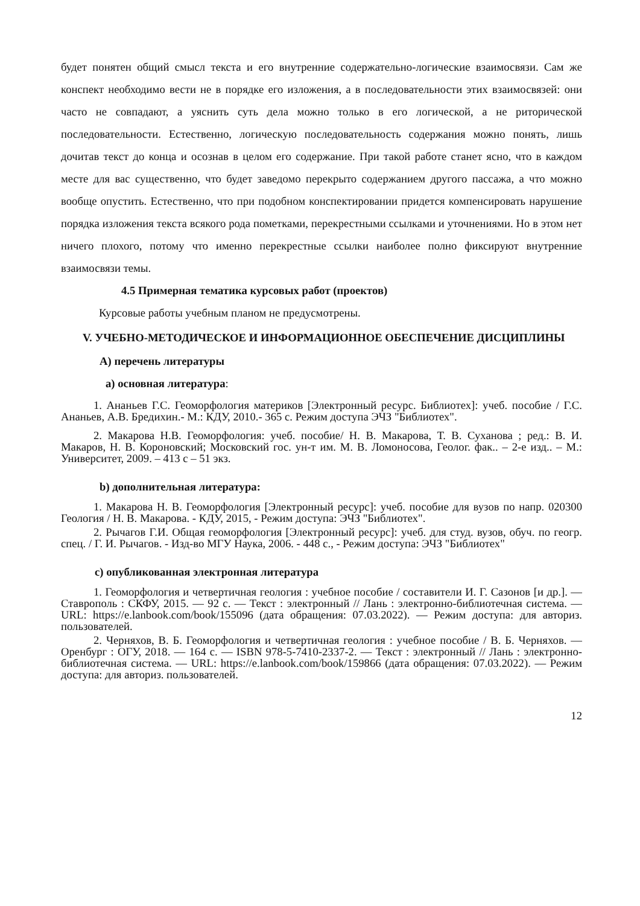будет понятен общий смысл текста и его внутренние содержательно-логические взаимосвязи. Сам же конспект необходимо вести не в порядке его изложения, а в последовательности этих взаимосвязей: они часто не совпадают, а уяснить суть дела можно только в его логической, а не риторической последовательности. Естественно, логическую последовательность содержания можно понять, лишь дочитав текст до конца и осознав в целом его содержание. При такой работе станет ясно, что в каждом месте для вас существенно, что будет заведомо перекрыто содержанием другого пассажа, а что можно вообще опустить. Естественно, что при подобном конспектировании придется компенсировать нарушение порядка изложения текста всякого рода пометками, перекрестными ссылками и уточнениями. Но в этом нет ничего плохого, потому что именно перекрестные ссылки наиболее полно фиксируют внутренние взаимосвязи темы.
4.5 Примерная тематика курсовых работ (проектов)
Курсовые работы учебным планом не предусмотрены.
V. УЧЕБНО-МЕТОДИЧЕСКОЕ И ИНФОРМАЦИОННОЕ ОБЕСПЕЧЕНИЕ ДИСЦИПЛИНЫ
А) перечень литературы
а) основная литература:
1. Ананьев Г.С. Геоморфология материков [Электронный ресурс. Библиотех]: учеб. пособие / Г.С. Ананьев, А.В. Бредихин.- М.: КДУ, 2010.- 365 с. Режим доступа ЭЧЗ "Библиотех".
2. Макарова Н.В. Геоморфология: учеб. пособие/ Н. В. Макарова, Т. В. Суханова ; ред.: В. И. Макаров, Н. В. Короновский; Московский гос. ун-т им. М. В. Ломоносова, Геолог. фак.. – 2-е изд.. – М.: Университет, 2009. – 413 с – 51 экз.
b) дополнительная литература:
1. Макарова Н. В. Геоморфология [Электронный ресурс]: учеб. пособие для вузов по напр. 020300 Геология / Н. В. Макарова. - КДУ, 2015, - Режим доступа: ЭЧЗ "Библиотех".
2. Рычагов Г.И. Общая геоморфология [Электронный ресурс]: учеб. для студ. вузов, обуч. по геогр. спец. / Г. И. Рычагов. - Изд-во МГУ Наука, 2006. - 448 с., - Режим доступа: ЭЧЗ "Библиотех"
c) опубликованная электронная литература
1. Геоморфология и четвертичная геология : учебное пособие / составители И. Г. Сазонов [и др.]. — Ставрополь : СКФУ, 2015. — 92 с. — Текст : электронный // Лань : электронно-библиотечная система. — URL: https://e.lanbook.com/book/155096 (дата обращения: 07.03.2022). — Режим доступа: для авториз. пользователей.
2. Черняхов, В. Б. Геоморфология и четвертичная геология : учебное пособие / В. Б. Черняхов. — Оренбург : ОГУ, 2018. — 164 с. — ISBN 978-5-7410-2337-2. — Текст : электронный // Лань : электронно-библиотечная система. — URL: https://e.lanbook.com/book/159866 (дата обращения: 07.03.2022). — Режим доступа: для авториз. пользователей.
12